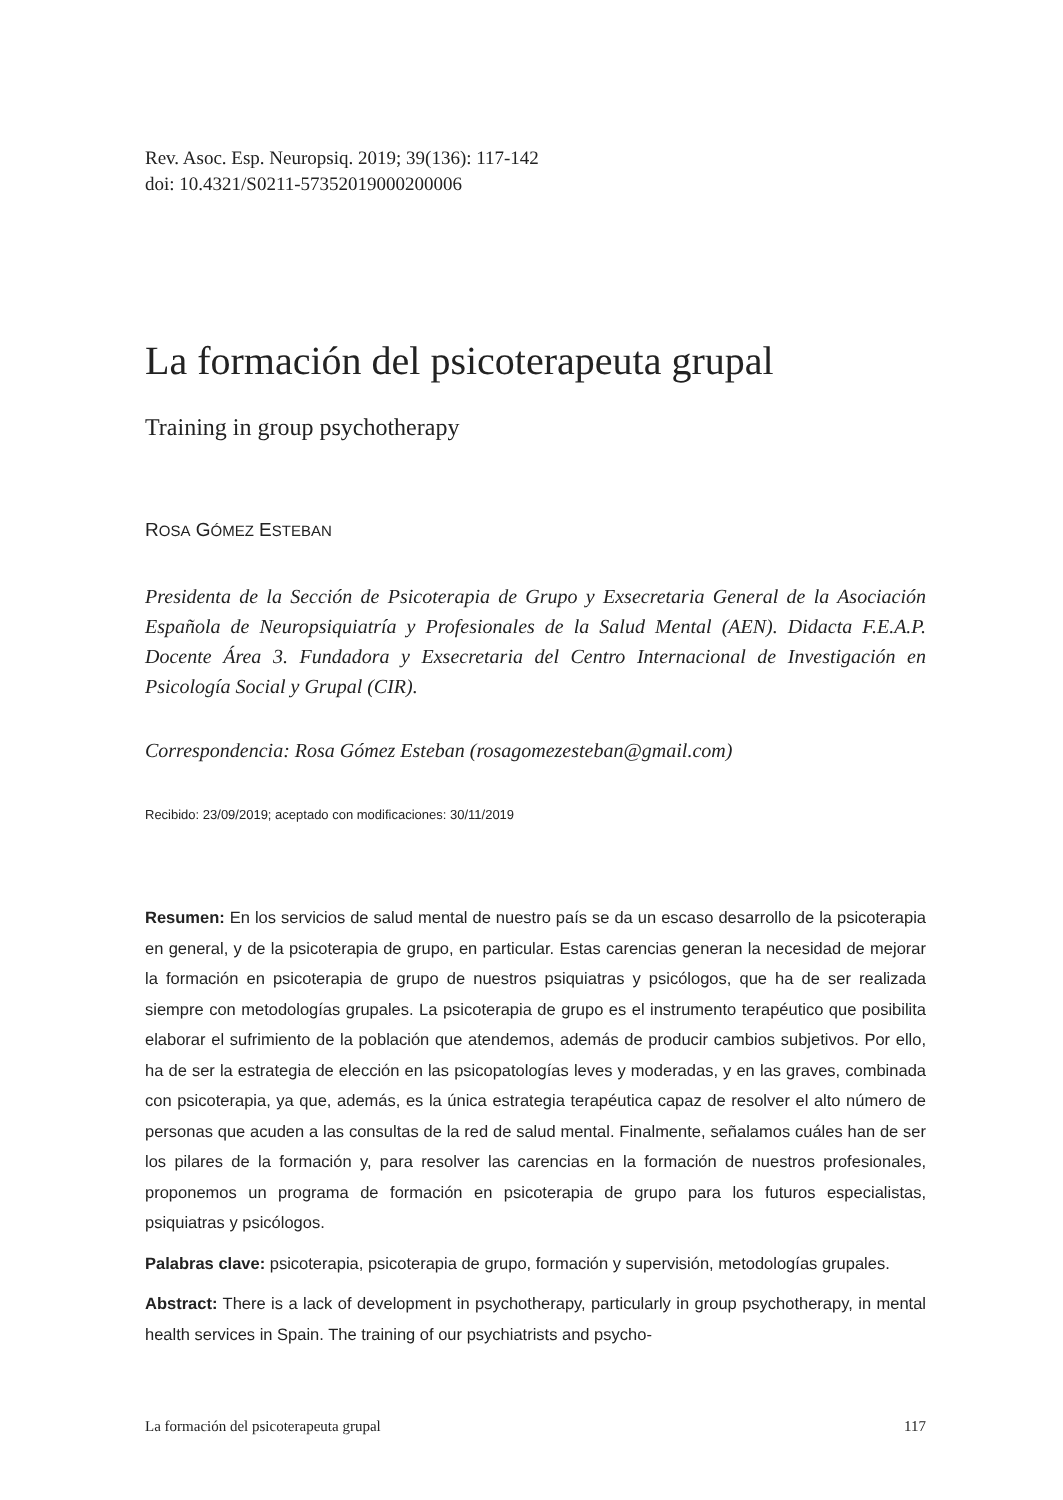Rev. Asoc. Esp. Neuropsiq. 2019; 39(136): 117-142
doi: 10.4321/S0211-57352019000200006
La formación del psicoterapeuta grupal
Training in group psychotherapy
ROSA GÓMEZ ESTEBAN
Presidenta de la Sección de Psicoterapia de Grupo y Exsecretaria General de la Asociación Española de Neuropsiquiatría y Profesionales de la Salud Mental (AEN). Didacta F.E.A.P. Docente Área 3. Fundadora y Exsecretaria del Centro Internacional de Investigación en Psicología Social y Grupal (CIR).
Correspondencia: Rosa Gómez Esteban (rosagomezesteban@gmail.com)
Recibido: 23/09/2019; aceptado con modificaciones: 30/11/2019
Resumen: En los servicios de salud mental de nuestro país se da un escaso desarrollo de la psicoterapia en general, y de la psicoterapia de grupo, en particular. Estas carencias generan la necesidad de mejorar la formación en psicoterapia de grupo de nuestros psiquiatras y psicólogos, que ha de ser realizada siempre con metodologías grupales. La psicoterapia de grupo es el instrumento terapéutico que posibilita elaborar el sufrimiento de la población que atendemos, además de producir cambios subjetivos. Por ello, ha de ser la estrategia de elección en las psicopatologías leves y moderadas, y en las graves, combinada con psicoterapia, ya que, además, es la única estrategia terapéutica capaz de resolver el alto número de personas que acuden a las consultas de la red de salud mental. Finalmente, señalamos cuáles han de ser los pilares de la formación y, para resolver las carencias en la formación de nuestros profesionales, proponemos un programa de formación en psicoterapia de grupo para los futuros especialistas, psiquiatras y psicólogos.
Palabras clave: psicoterapia, psicoterapia de grupo, formación y supervisión, metodologías grupales.
Abstract: There is a lack of development in psychotherapy, particularly in group psychotherapy, in mental health services in Spain. The training of our psychiatrists and psycho-
La formación del psicoterapeuta grupal 117